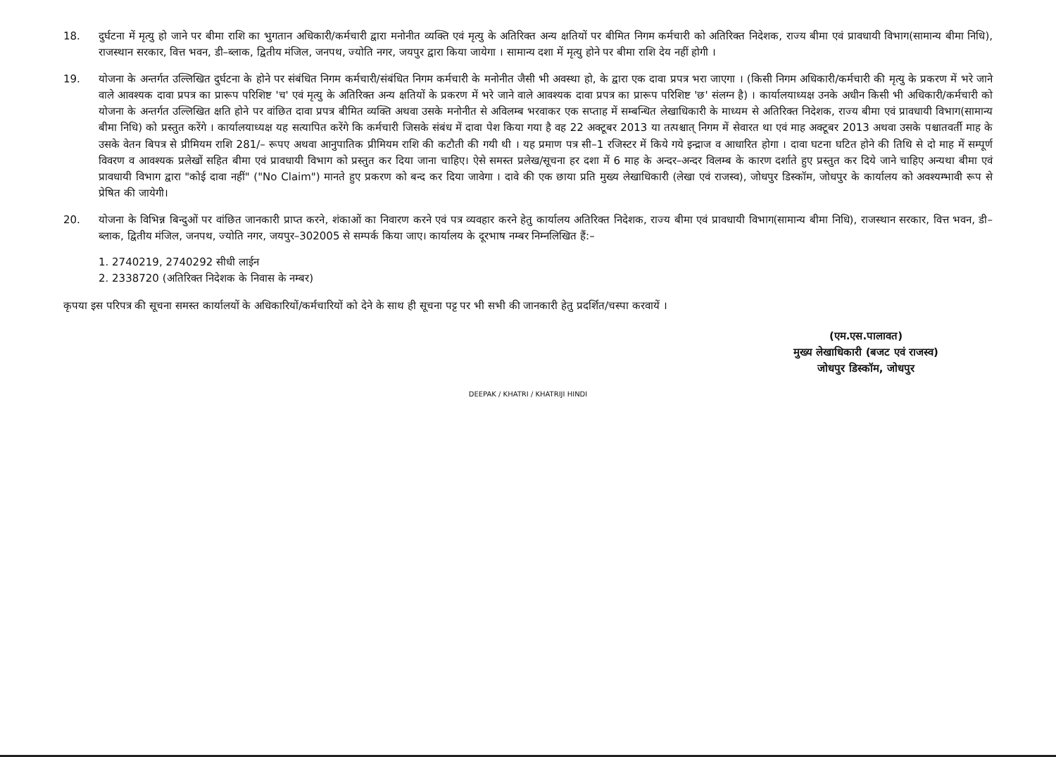18. दुर्घटना में मृत्यु हो जाने पर बीमा राशि का भुगतान अधिकारी/कर्मचारी द्वारा मनोनीत व्यक्ति एवं मृत्यु के अतिरिक्त अन्य क्षतियों पर बीमित निगम कर्मचारी को अतिरिक्त निदेशक, राज्य बीमा एवं प्रावधायी विभाग(सामान्य बीमा निधि), राजस्थान सरकार, वित्त भवन, डी–ब्लाक, द्वितीय मंजिल, जनपथ, ज्योति नगर, जयपुर द्वारा किया जायेगा । सामान्य दशा में मृत्यु होने पर बीमा राशि देय नहीं होगी ।
19. योजना के अन्तर्गत उल्लिखित दुर्घटना के होने पर संबंधित निगम कर्मचारी/संबंधित निगम कर्मचारी के मनोनीत जैसी भी अवस्था हो, के द्वारा एक दावा प्रपत्र भरा जाएगा । (किसी निगम अधिकारी/कर्मचारी की मृत्यु के प्रकरण में भरे जाने वाले आवश्यक दावा प्रपत्र का प्रारूप परिशिष्ट 'च' एवं मृत्यु के अतिरिक्त अन्य क्षतियों के प्रकरण में भरे जाने वाले आवश्यक दावा प्रपत्र का प्रारूप परिशिष्ट 'छ' संलग्न है) । कार्यालयाध्यक्ष उनके अधीन किसी भी अधिकारी/कर्मचारी को योजना के अन्तर्गत उल्लिखित क्षति होने पर वांछित दावा प्रपत्र बीमित व्यक्ति अथवा उसके मनोनीत से अविलम्ब भरवाकर एक सप्ताह में सम्बन्धित लेखाधिकारी के माध्यम से अतिरिक्त निदेशक, राज्य बीमा एवं प्रावधायी विभाग(सामान्य बीमा निधि) को प्रस्तुत करेंगे । कार्यालयाध्यक्ष यह सत्यापित करेंगे कि कर्मचारी जिसके संबंध में दावा पेश किया गया है वह 22 अक्टूबर 2013 या तत्पश्चात् निगम में सेवारत था एवं माह अक्टूबर 2013 अथवा उसके पश्चातवर्ती माह के उसके वेतन बिपत्र से प्रीमियम राशि 281/– रूपए अथवा आनुपातिक प्रीमियम राशि की कटौती की गयी थी । यह प्रमाण पत्र सी–1 रजिस्टर में किये गये इन्द्राज व आधारित होगा । दावा घटना घटित होने की तिथि से दो माह में सम्पूर्ण विवरण व आवश्यक प्रलेखों सहित बीमा एवं प्रावधायी विभाग को प्रस्तुत कर दिया जाना चाहिए। ऐसे समस्त प्रलेख/सूचना हर दशा में 6 माह के अन्दर–अन्दर विलम्ब के कारण दर्शाते हुए प्रस्तुत कर दिये जाने चाहिए अन्यथा बीमा एवं प्रावधायी विभाग द्वारा "कोई दावा नहीं" ("No Claim") मानते हुए प्रकरण को बन्द कर दिया जावेगा । दावे की एक छाया प्रति मुख्य लेखाधिकारी (लेखा एवं राजस्व), जोधपुर डिस्कॉम, जोधपुर के कार्यालय को अवश्यम्भावी रूप से प्रेषित की जायेगी।
20. योजना के विभिन्न बिन्दुओं पर वांछित जानकारी प्राप्त करने, शंकाओं का निवारण करने एवं पत्र व्यवहार करने हेतु कार्यालय अतिरिक्त निदेशक, राज्य बीमा एवं प्रावधायी विभाग(सामान्य बीमा निधि), राजस्थान सरकार, वित्त भवन, डी–ब्लाक, द्वितीय मंजिल, जनपथ, ज्योति नगर, जयपुर–302005 से सम्पर्क किया जाए। कार्यालय के दूरभाष नम्बर निम्नलिखित हैं:–
1. 2740219, 2740292 सीधी लाईन
2. 2338720 (अतिरिक्त निदेशक के निवास के नम्बर)
कृपया इस परिपत्र की सूचना समस्त कार्यालयों के अधिकारियों/कर्मचारियों को देने के साथ ही सूचना पट्ट पर भी सभी की जानकारी हेतु प्रदर्शित/चस्पा करवायें ।
(एम.एस.पालावत)
मुख्य लेखाधिकारी (बजट एवं राजस्व)
जोधपुर डिस्कॉम, जोधपुर
DEEPAK / KHATRI / KHATRIJI HINDI